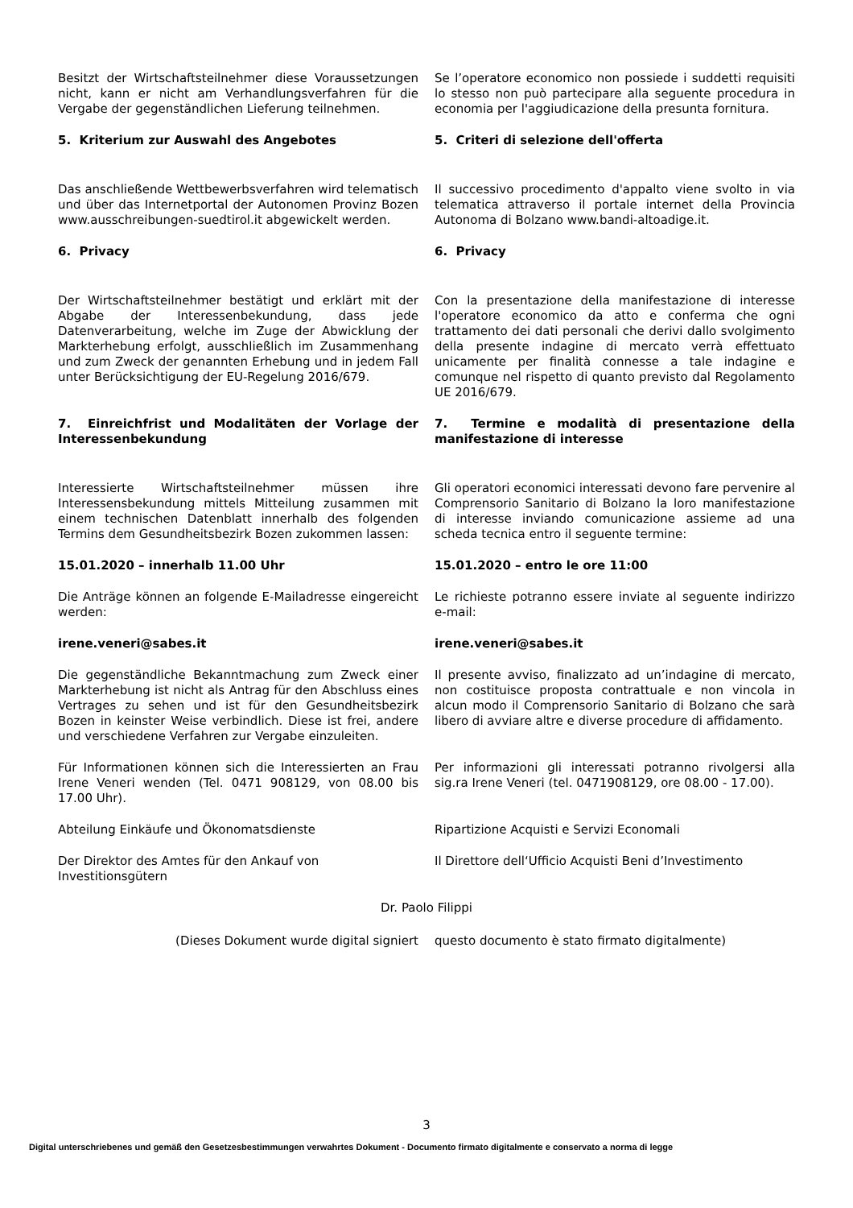Besitzt der Wirtschaftsteilnehmer diese Voraussetzungen nicht, kann er nicht am Verhandlungsverfahren für die Vergabe der gegenständlichen Lieferung teilnehmen.
Se l’operatore economico non possiede i suddetti requisiti lo stesso non può partecipare alla seguente procedura in economia per l'aggiudicazione della presunta fornitura.
5. Kriterium zur Auswahl des Angebotes 5. Criteri di selezione dell'offerta
Das anschließende Wettbewerbsverfahren wird telematisch und über das Internetportal der Autonomen Provinz Bozen www.ausschreibungen-suedtirol.it abgewickelt werden.
Il successivo procedimento d'appalto viene svolto in via telematica attraverso il portale internet della Provincia Autonoma di Bolzano www.bandi-altoadige.it.
6. Privacy 6. Privacy
Der Wirtschaftsteilnehmer bestätigt und erklärt mit der Abgabe der Interessenbekundung, dass jede Datenverarbeitung, welche im Zuge der Abwicklung der Markterhebung erfolgt, ausschließlich im Zusammenhang und zum Zweck der genannten Erhebung und in jedem Fall unter Berücksichtigung der EU-Regelung 2016/679.
Con la presentazione della manifestazione di interesse l'operatore economico da atto e conferma che ogni trattamento dei dati personali che derivi dallo svolgimento della presente indagine di mercato verrà effettuato unicamente per finalità connesse a tale indagine e comunque nel rispetto di quanto previsto dal Regolamento UE 2016/679.
7. Einreichfrist und Modalitäten der Vorlage der Interessenbekundung
7. Termine e modalità di presentazione della manifestazione di interesse
Interessierte Wirtschaftsteilnehmer müssen ihre Interessensbekundung mittels Mitteilung zusammen mit einem technischen Datenblatt innerhalb des folgenden Termins dem Gesundheitsbezirk Bozen zukommen lassen:
Gli operatori economici interessati devono fare pervenire al Comprensorio Sanitario di Bolzano la loro manifestazione di interesse inviando comunicazione assieme ad una scheda tecnica entro il seguente termine:
15.01.2020 – innerhalb 11.00 Uhr 15.01.2020 – entro le ore 11:00
Die Anträge können an folgende E-Mailadresse eingereicht werden:
Le richieste potranno essere inviate al seguente indirizzo e-mail:
irene.veneri@sabes.it irene.veneri@sabes.it
Die gegenständliche Bekanntmachung zum Zweck einer Markterhebung ist nicht als Antrag für den Abschluss eines Vertrages zu sehen und ist für den Gesundheitsbezirk Bozen in keinster Weise verbindlich. Diese ist frei, andere und verschiedene Verfahren zur Vergabe einzuleiten.
Il presente avviso, finalizzato ad un’indagine di mercato, non costituisce proposta contrattuale e non vincola in alcun modo il Comprensorio Sanitario di Bolzano che sarà libero di avviare altre e diverse procedure di affidamento.
Für Informationen können sich die Interessierten an Frau Irene Veneri wenden (Tel. 0471 908129, von 08.00 bis 17.00 Uhr).
Per informazioni gli interessati potranno rivolgersi alla sig.ra Irene Veneri (tel. 0471908129, ore 08.00 - 17.00).
Abteilung Einkäufe und Ökonomatsdienste Ripartizione Acquisti e Servizi Economali
Der Direktor des Amtes für den Ankauf von Investitionsgütern
Il Direttore dell‘Ufficio Acquisti Beni d’Investimento
Dr. Paolo Filippi
(Dieses Dokument wurde digital signiert questo documento è stato firmato digitalmente)
3
Digital unterschriebenes und gemäß den Gesetzesbestimmungen verwahrtes Dokument - Documento firmato digitalmente e conservato a norma di legge